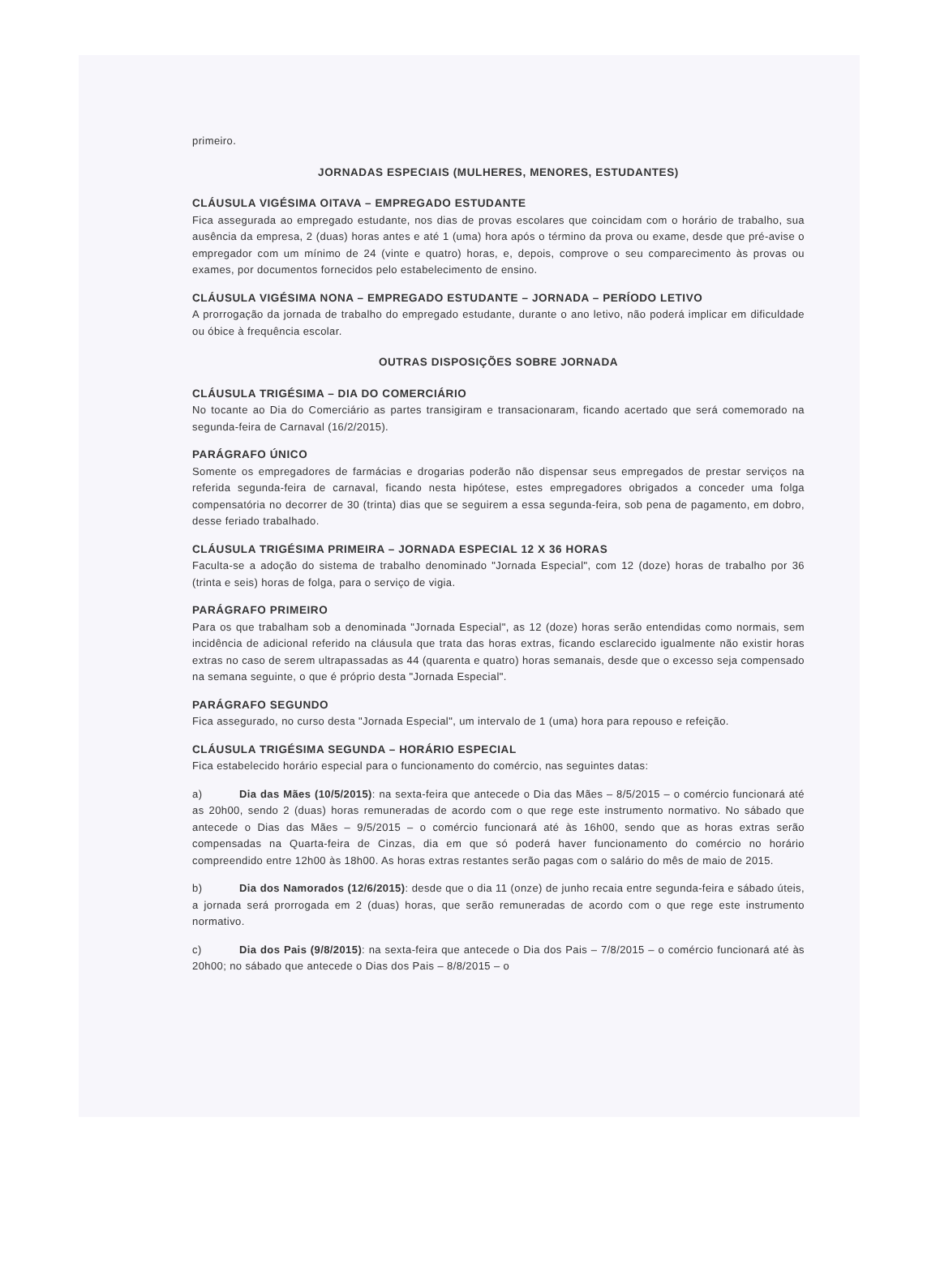primeiro.
JORNADAS ESPECIAIS (MULHERES, MENORES, ESTUDANTES)
CLÁUSULA VIGÉSIMA OITAVA – EMPREGADO ESTUDANTE
Fica assegurada ao empregado estudante, nos dias de provas escolares que coincidam com o horário de trabalho, sua ausência da empresa, 2 (duas) horas antes e até 1 (uma) hora após o término da prova ou exame, desde que pré-avise o empregador com um mínimo de 24 (vinte e quatro) horas, e, depois, comprove o seu comparecimento às provas ou exames, por documentos fornecidos pelo estabelecimento de ensino.
CLÁUSULA VIGÉSIMA NONA – EMPREGADO ESTUDANTE – JORNADA – PERÍODO LETIVO
A prorrogação da jornada de trabalho do empregado estudante, durante o ano letivo, não poderá implicar em dificuldade ou óbice à frequência escolar.
OUTRAS DISPOSIÇÕES SOBRE JORNADA
CLÁUSULA TRIGÉSIMA – DIA DO COMERCIÁRIO
No tocante ao Dia do Comerciário as partes transigiram e transacionaram, ficando acertado que será comemorado na segunda-feira de Carnaval (16/2/2015).
PARÁGRAFO ÚNICO
Somente os empregadores de farmácias e drogarias poderão não dispensar seus empregados de prestar serviços na referida segunda-feira de carnaval, ficando nesta hipótese, estes empregadores obrigados a conceder uma folga compensatória no decorrer de 30 (trinta) dias que se seguirem a essa segunda-feira, sob pena de pagamento, em dobro, desse feriado trabalhado.
CLÁUSULA TRIGÉSIMA PRIMEIRA – JORNADA ESPECIAL 12 X 36 HORAS
Faculta-se a adoção do sistema de trabalho denominado "Jornada Especial", com 12 (doze) horas de trabalho por 36 (trinta e seis) horas de folga, para o serviço de vigia.
PARÁGRAFO PRIMEIRO
Para os que trabalham sob a denominada "Jornada Especial", as 12 (doze) horas serão entendidas como normais, sem incidência de adicional referido na cláusula que trata das horas extras, ficando esclarecido igualmente não existir horas extras no caso de serem ultrapassadas as 44 (quarenta e quatro) horas semanais, desde que o excesso seja compensado na semana seguinte, o que é próprio desta "Jornada Especial".
PARÁGRAFO SEGUNDO
Fica assegurado, no curso desta "Jornada Especial", um intervalo de 1 (uma) hora para repouso e refeição.
CLÁUSULA TRIGÉSIMA SEGUNDA – HORÁRIO ESPECIAL
Fica estabelecido horário especial para o funcionamento do comércio, nas seguintes datas:
a) Dia das Mães (10/5/2015): na sexta-feira que antecede o Dia das Mães – 8/5/2015 – o comércio funcionará até as 20h00, sendo 2 (duas) horas remuneradas de acordo com o que rege este instrumento normativo. No sábado que antecede o Dias das Mães – 9/5/2015 – o comércio funcionará até às 16h00, sendo que as horas extras serão compensadas na Quarta-feira de Cinzas, dia em que só poderá haver funcionamento do comércio no horário compreendido entre 12h00 às 18h00. As horas extras restantes serão pagas com o salário do mês de maio de 2015.
b) Dia dos Namorados (12/6/2015): desde que o dia 11 (onze) de junho recaia entre segunda-feira e sábado úteis, a jornada será prorrogada em 2 (duas) horas, que serão remuneradas de acordo com o que rege este instrumento normativo.
c) Dia dos Pais (9/8/2015): na sexta-feira que antecede o Dia dos Pais – 7/8/2015 – o comércio funcionará até às 20h00; no sábado que antecede o Dias dos Pais – 8/8/2015 – o